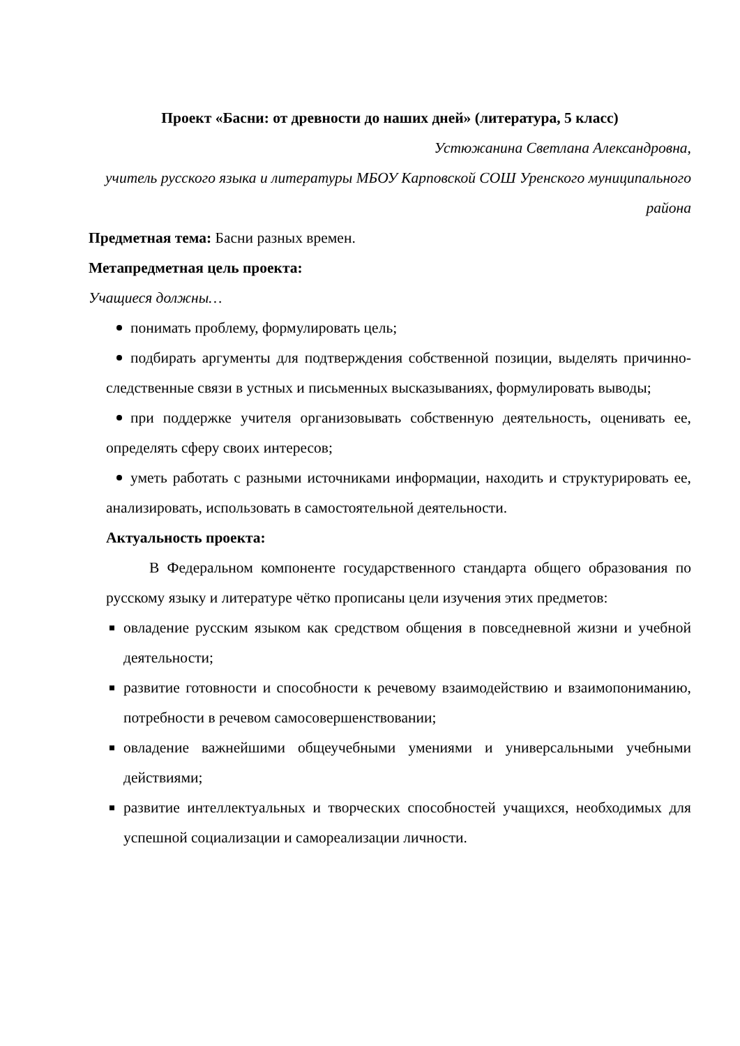Проект «Басни: от древности до наших дней» (литература, 5 класс)
Устюжанина Светлана Александровна,
учитель русского языка и литературы МБОУ Карповской СОШ Уренского муниципального района
Предметная тема: Басни разных времен.
Метапредметная цель проекта:
Учащиеся должны…
понимать проблему, формулировать цель;
подбирать аргументы для подтверждения собственной позиции, выделять причинно-следственные связи в устных и письменных высказываниях, формулировать выводы;
при поддержке учителя организовывать собственную деятельность, оценивать ее, определять сферу своих интересов;
уметь работать с разными источниками информации, находить и структурировать ее, анализировать, использовать в самостоятельной деятельности.
Актуальность проекта:
В Федеральном компоненте государственного стандарта общего образования по русскому языку и литературе чётко прописаны цели изучения этих предметов:
овладение русским языком как средством общения в повседневной жизни и учебной деятельности;
развитие готовности и способности к речевому взаимодействию и взаимопониманию, потребности в речевом самосовершенствовании;
овладение важнейшими общеучебными умениями и универсальными учебными действиями;
развитие интеллектуальных и творческих способностей учащихся, необходимых для успешной социализации и самореализации личности.